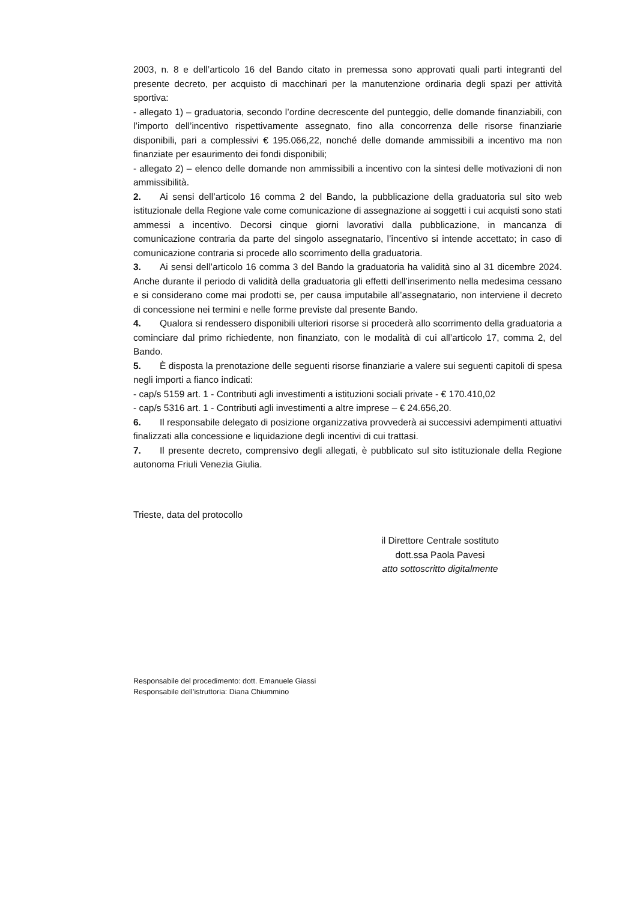2003, n. 8 e dell’articolo 16 del Bando citato in premessa sono approvati quali parti integranti del presente decreto, per acquisto di macchinari per la manutenzione ordinaria degli spazi per attività sportiva:
- allegato 1) – graduatoria, secondo l’ordine decrescente del punteggio, delle domande finanziabili, con l’importo dell’incentivo rispettivamente assegnato, fino alla concorrenza delle risorse finanziarie disponibili, pari a complessivi € 195.066,22, nonché delle domande ammissibili a incentivo ma non finanziate per esaurimento dei fondi disponibili;
- allegato 2) – elenco delle domande non ammissibili a incentivo con la sintesi delle motivazioni di non ammissibilità.
2. Ai sensi dell’articolo 16 comma 2 del Bando, la pubblicazione della graduatoria sul sito web istituzionale della Regione vale come comunicazione di assegnazione ai soggetti i cui acquisti sono stati ammessi a incentivo. Decorsi cinque giorni lavorativi dalla pubblicazione, in mancanza di comunicazione contraria da parte del singolo assegnatario, l’incentivo si intende accettato; in caso di comunicazione contraria si procede allo scorrimento della graduatoria.
3. Ai sensi dell’articolo 16 comma 3 del Bando la graduatoria ha validità sino al 31 dicembre 2024. Anche durante il periodo di validità della graduatoria gli effetti dell’inserimento nella medesima cessano e si considerano come mai prodotti se, per causa imputabile all’assegnatario, non interviene il decreto di concessione nei termini e nelle forme previste dal presente Bando.
4. Qualora si rendessero disponibili ulteriori risorse si procederà allo scorrimento della graduatoria a cominciare dal primo richiedente, non finanziato, con le modalità di cui all’articolo 17, comma 2, del Bando.
5. È disposta la prenotazione delle seguenti risorse finanziarie a valere sui seguenti capitoli di spesa negli importi a fianco indicati:
- cap/s 5159 art. 1 - Contributi agli investimenti a istituzioni sociali private - € 170.410,02
- cap/s 5316 art. 1 - Contributi agli investimenti a altre imprese – € 24.656,20.
6. Il responsabile delegato di posizione organizzativa provvederà ai successivi adempimenti attuativi finalizzati alla concessione e liquidazione degli incentivi di cui trattasi.
7. Il presente decreto, comprensivo degli allegati, è pubblicato sul sito istituzionale della Regione autonoma Friuli Venezia Giulia.
Trieste, data del protocollo
il Direttore Centrale sostituto
dott.ssa Paola Pavesi
atto sottoscritto digitalmente
Responsabile del procedimento: dott. Emanuele Giassi
Responsabile dell’istruttoria: Diana Chiummino